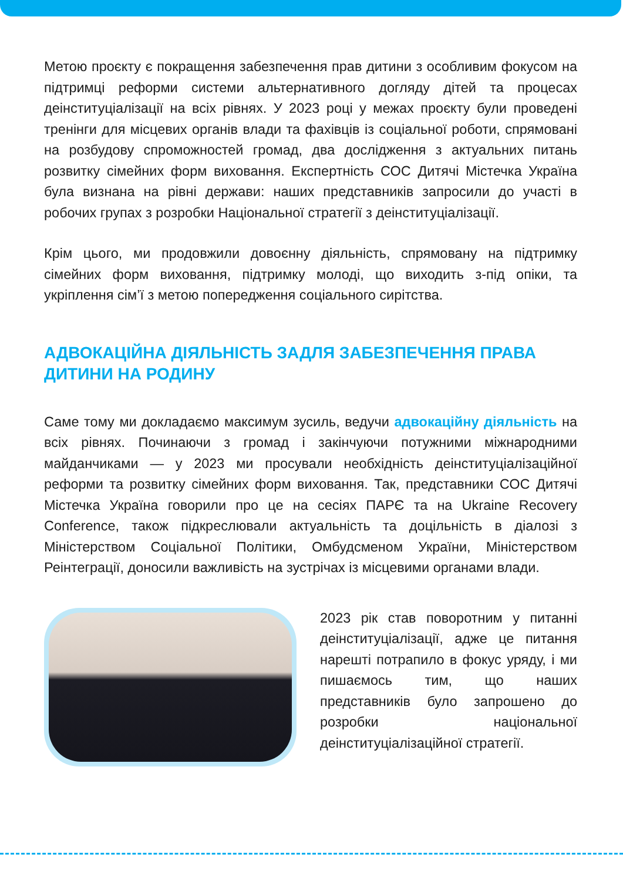Метою проєкту є покращення забезпечення прав дитини з особливим фокусом на підтримці реформи системи альтернативного догляду дітей та процесах деінституціалізації на всіх рівнях. У 2023 році у межах проєкту були проведені тренінги для місцевих органів влади та фахівців із соціальної роботи, спрямовані на розбудову спроможностей громад, два дослідження з актуальних питань розвитку сімейних форм виховання. Експертність СОС Дитячі Містечка Україна була визнана на рівні держави: наших представників запросили до участі в робочих групах з розробки Національної стратегії з деінституціалізації.
Крім цього, ми продовжили довоєнну діяльність, спрямовану на підтримку сімейних форм виховання, підтримку молоді, що виходить з-під опіки, та укріплення сім’ї з метою попередження соціального сирітства.
АДВОКАЦІЙНА ДІЯЛЬНІСТЬ ЗАДЛЯ ЗАБЕЗПЕЧЕННЯ ПРАВА ДИТИНИ НА РОДИНУ
Саме тому ми докладаємо максимум зусиль, ведучи адвокаційну діяльність на всіх рівнях. Починаючи з громад і закінчуючи потужними міжнародними майданчиками — у 2023 ми просували необхідність деінституціалізаційної реформи та розвитку сімейних форм виховання. Так, представники СОС Дитячі Містечка Україна говорили про це на сесіях ПАРЄ та на Ukraine Recovery Conference, також підкреслювали актуальність та доцільність в діалозі з Міністерством Соціальної Політики, Омбудсменом України, Міністерством Реінтеграції, доносили важливість на зустрічах із місцевими органами влади.
2023 рік став поворотним у питанні деінституціалізації, адже це питання нарешті потрапило в фокус уряду, і ми пишаємось тим, що наших представників було запрошено до розробки національної деінституціалізаційної стратегії.